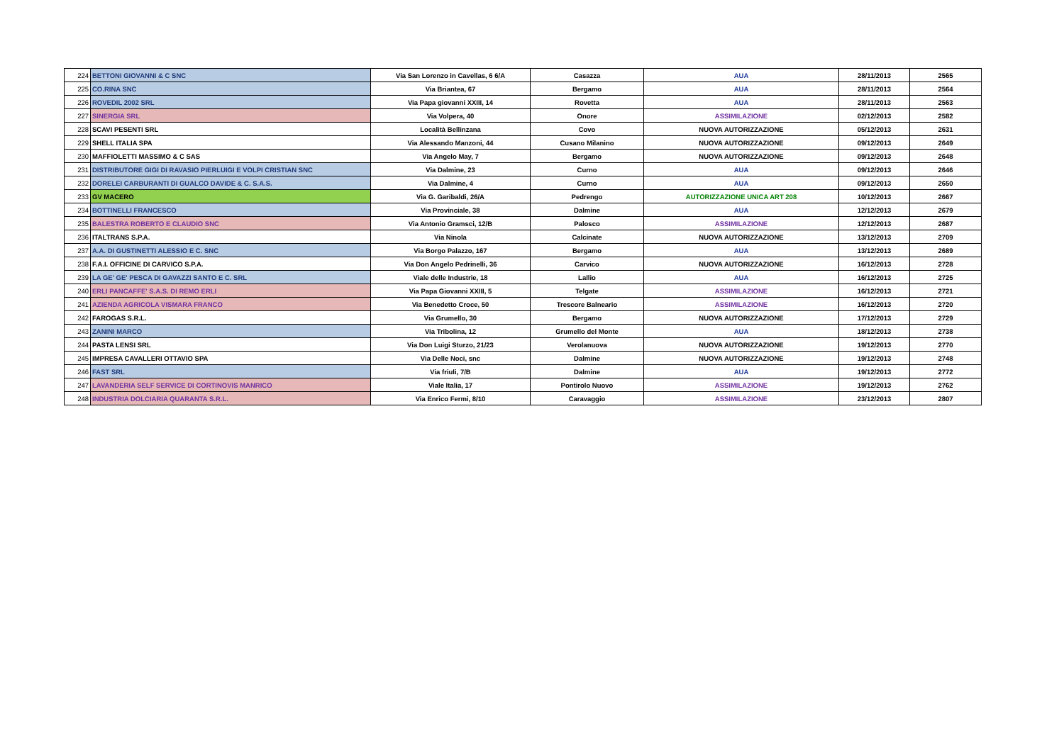| 224 | BETTONI GIOVANNI & C SNC | Via San Lorenzo in Cavellas, 6 6/A | Casazza | AUA | 28/11/2013 | 2565 |
| 225 | CO.RINA SNC | Via Briantea, 67 | Bergamo | AUA | 28/11/2013 | 2564 |
| 226 | ROVEDIL 2002 SRL | Via Papa giovanni XXIII, 14 | Rovetta | AUA | 28/11/2013 | 2563 |
| 227 | SINERGIA SRL | Via Volpera, 40 | Onore | ASSIMILAZIONE | 02/12/2013 | 2582 |
| 228 | SCAVI PESENTI SRL | Località Bellinzana | Covo | NUOVA AUTORIZZAZIONE | 05/12/2013 | 2631 |
| 229 | SHELL ITALIA SPA | Via Alessando Manzoni, 44 | Cusano Milanino | NUOVA AUTORIZZAZIONE | 09/12/2013 | 2649 |
| 230 | MAFFIOLETTI MASSIMO & C SAS | Via Angelo May, 7 | Bergamo | NUOVA AUTORIZZAZIONE | 09/12/2013 | 2648 |
| 231 | DISTRIBUTORE GIGI DI RAVASIO PIERLUIGI E VOLPI CRISTIAN SNC | Via Dalmine, 23 | Curno | AUA | 09/12/2013 | 2646 |
| 232 | DORELEI CARBURANTI DI GUALCO DAVIDE & C. S.A.S. | Via Dalmine, 4 | Curno | AUA | 09/12/2013 | 2650 |
| 233 | GV MACERO | Via G. Garibaldi, 26/A | Pedrengo | AUTORIZZAZIONE UNICA ART 208 | 10/12/2013 | 2667 |
| 234 | BOTTINELLI FRANCESCO | Via Provinciale, 38 | Dalmine | AUA | 12/12/2013 | 2679 |
| 235 | BALESTRA ROBERTO E CLAUDIO SNC | Via Antonio Gramsci, 12/B | Palosco | ASSIMILAZIONE | 12/12/2013 | 2687 |
| 236 | ITALTRANS S.P.A. | Via Ninola | Calcinate | NUOVA AUTORIZZAZIONE | 13/12/2013 | 2709 |
| 237 | A.A. DI GUSTINETTI ALESSIO E C. SNC | Via Borgo Palazzo, 167 | Bergamo | AUA | 13/12/2013 | 2689 |
| 238 | F.A.I. OFFICINE DI CARVICO S.P.A. | Via Don Angelo Pedrinelli, 36 | Carvico | NUOVA AUTORIZZAZIONE | 16/12/2013 | 2728 |
| 239 | LA GE' GE' PESCA DI GAVAZZI SANTO E C. SRL | Viale delle Industrie, 18 | Lallio | AUA | 16/12/2013 | 2725 |
| 240 | ERLI PANCAFFE' S.A.S. DI REMO ERLI | Via Papa Giovanni XXIII, 5 | Telgate | ASSIMILAZIONE | 16/12/2013 | 2721 |
| 241 | AZIENDA AGRICOLA VISMARA FRANCO | Via Benedetto Croce, 50 | Trescore Balneario | ASSIMILAZIONE | 16/12/2013 | 2720 |
| 242 | FAROGAS S.R.L. | Via Grumello, 30 | Bergamo | NUOVA AUTORIZZAZIONE | 17/12/2013 | 2729 |
| 243 | ZANINI MARCO | Via Tribolina, 12 | Grumello del Monte | AUA | 18/12/2013 | 2738 |
| 244 | PASTA LENSI SRL | Via Don Luigi Sturzo, 21/23 | Verolanuova | NUOVA AUTORIZZAZIONE | 19/12/2013 | 2770 |
| 245 | IMPRESA CAVALLERI OTTAVIO SPA | Via Delle Noci, snc | Dalmine | NUOVA AUTORIZZAZIONE | 19/12/2013 | 2748 |
| 246 | FAST SRL | Via friuli, 7/B | Dalmine | AUA | 19/12/2013 | 2772 |
| 247 | LAVANDERIA SELF SERVICE DI CORTINOVIS MANRICO | Viale Italia, 17 | Pontirolo Nuovo | ASSIMILAZIONE | 19/12/2013 | 2762 |
| 248 | INDUSTRIA DOLCIARIA QUARANTA S.R.L. | Via Enrico Fermi, 8/10 | Caravaggio | ASSIMILAZIONE | 23/12/2013 | 2807 |